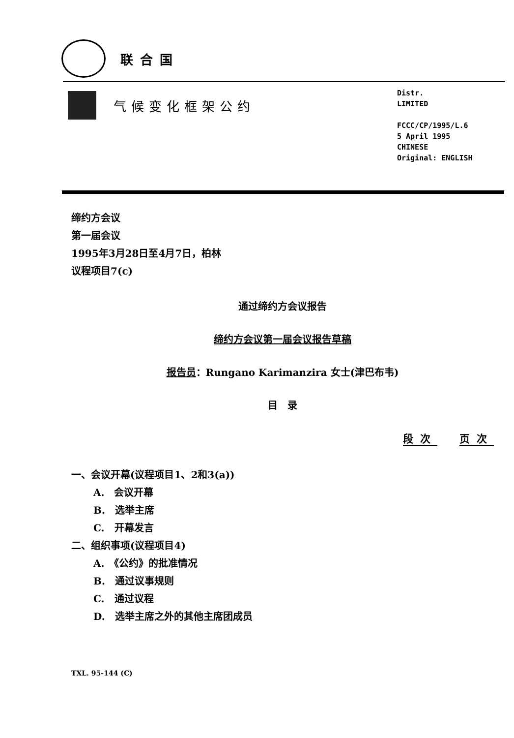联合国
气候变化框架公约
Distr.
LIMITED
FCCC/CP/1995/L.6
5 April 1995
CHINESE
Original: ENGLISH
缔约方会议
第一届会议
1995年3月28日至4月7日，柏林
议程项目7(c)
通过缔约方会议报告
缔约方会议第一届会议报告草稿
报告员：Rungano Karimanzira 女士(津巴布韦)
目　录
段次 页次
一、会议开幕(议程项目1、2和3(a))
A.　会议开幕
B.　选举主席
C.　开幕发言
二、组织事项(议程项目4)
A.　《公约》的批准情况
B.　通过议事规则
C.　通过议程
D.　选举主席之外的其他主席团成员
TXL. 95-144 (C)